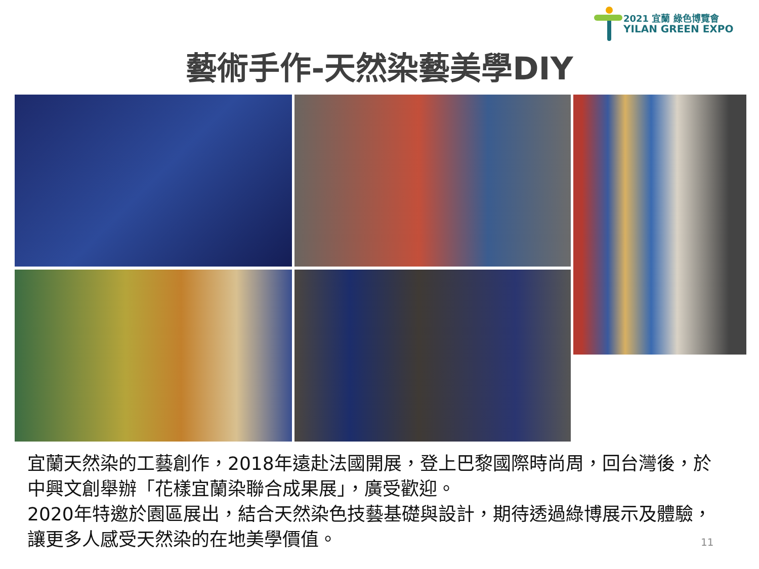2021 宜蘭 綠色博覽會
YILAN GREEN EXPO
藝術手作-天然染藝美學DIY
宜蘭天然染的工藝創作，2018年遠赴法國開展，登上巴黎國際時尚周，回台灣後，於中興文創舉辦「花樣宜蘭染聯合成果展」，廣受歡迎。
2020年特邀於園區展出，結合天然染色技藝基礎與設計，期待透過綠博展示及體驗，讓更多人感受天然染的在地美學價值。
11